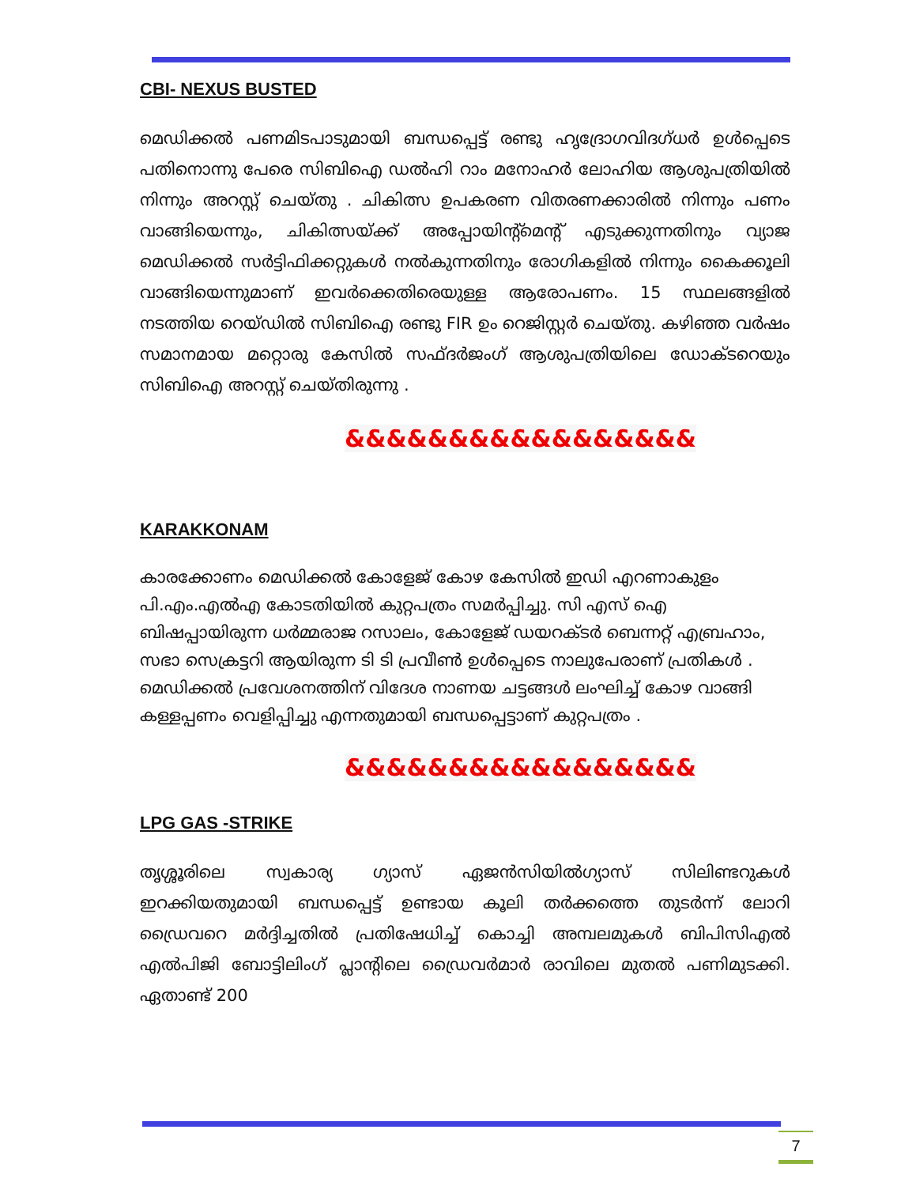CBI- NEXUS BUSTED
മെഡിക്കൽ പണമിടപാടുമായി ബന്ധപ്പെട്ട് രണ്ടു ഹൃദ്രോഗവിദഗ്ധർ ഉൾപ്പെടെ പതിനൊന്നു പേരെ സിബിഐ ഡൽഹി റാം മനോഹർ ലോഹിയ ആശുപത്രിയിൽ നിന്നും അറസ്റ്റ് ചെയ്തു . ചികിത്സ ഉപകരണ വിതരണക്കാരിൽ നിന്നും പണം വാങ്ങിയെന്നും, ചികിത്സയ്ക്ക് അപ്പോയിന്റ്മെന്റ് എടുക്കുന്നതിനും വ്യാജ മെഡിക്കൽ സർട്ടിഫിക്കറ്റുകൾ നൽകുന്നതിനും രോഗികളിൽ നിന്നും കൈക്കൂലി വാങ്ങിയെന്നുമാണ് ഇവർക്കെതിരെയുള്ള ആരോപണം. 15 സ്ഥലങ്ങളിൽ നടത്തിയ റെയ്ഡിൽ സിബിഐ രണ്ടു FIR ഉം റെജിസ്റ്റർ ചെയ്തു. കഴിഞ്ഞ വർഷം സമാനമായ മറ്റൊരു കേസിൽ സഫ്ദർജംഗ് ആശുപത്രിയിലെ ഡോക്ടറെയും സിബിഐ അറസ്റ്റ് ചെയ്തിരുന്നു .
&&&&&&&&&&&&&&&&&
KARAKKONAM
കാരക്കോണം മെഡിക്കൽ കോളേജ് കോഴ കേസിൽ ഇഡി എറണാകുളം പി.എം.എൽഎ കോടതിയിൽ കുറ്റപത്രം സമർപ്പിച്ചു. സി എസ് ഐ ബിഷപ്പായിരുന്ന ധർമ്മരാജ റസാലം, കോളേജ് ഡയറക്ടർ ബെന്നറ്റ് എബ്രഹാം, സഭാ സെക്രട്ടറി ആയിരുന്ന ടി ടി പ്രവീൺ ഉൾപ്പെടെ നാലുപേരാണ് പ്രതികൾ . മെഡിക്കൽ പ്രവേശനത്തിന് വിദേശ നാണയ ചട്ടങ്ങൾ ലംഘിച്ച് കോഴ വാങ്ങി കള്ളപ്പണം വെളിപ്പിച്ചു എന്നതുമായി ബന്ധപ്പെട്ടാണ് കുറ്റപത്രം .
&&&&&&&&&&&&&&&&&
LPG GAS -STRIKE
തൃശ്ശൂരിലെ സ്വകാര്യ ഗ്യാസ് ഏജൻസിയിൽഗ്യാസ് സിലിണ്ടറുകൾ ഇറക്കിയതുമായി ബന്ധപ്പെട്ട് ഉണ്ടായ കൂലി തർക്കത്തെ തുടർന്ന് ലോറി ഡ്രൈവറെ മർദ്ദിച്ചതിൽ പ്രതിഷേധിച്ച് കൊച്ചി അമ്പലമുകൾ ബിപിസിഎൽ എൽപിജി ബോട്ടിലിംഗ് പ്ലാന്റിലെ ഡ്രൈവർമാർ രാവിലെ മുതൽ പണിമുടക്കി. ഏതാണ്ട് 200
7